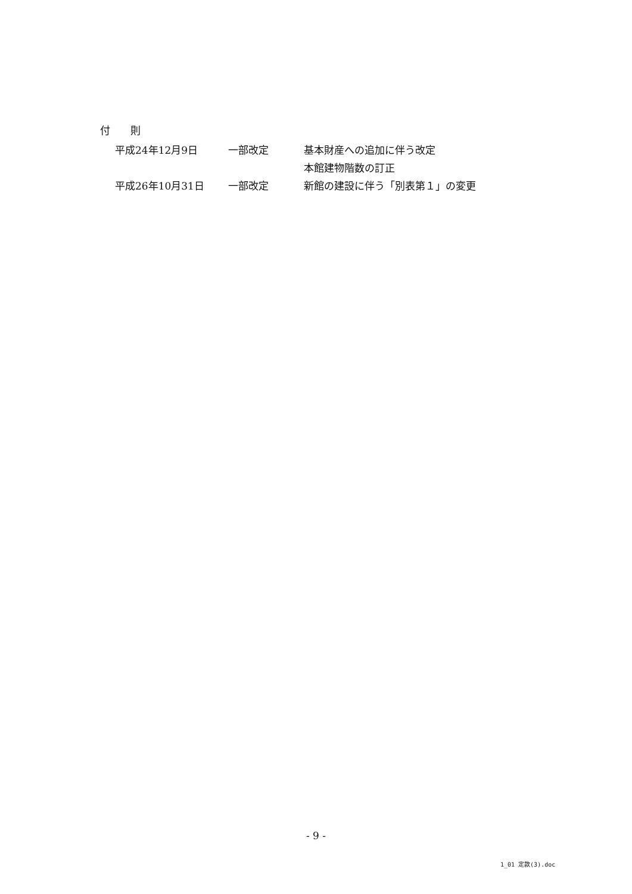付　　則
| 平成24年12月9日 | 一部改定 | 基本財産への追加に伴う改定 |
| | | 本館建物階数の訂正 |
| 平成26年10月31日 | 一部改定 | 新館の建設に伴う「別表第１」の変更 |
- 9 -
1_01 定款(3).doc